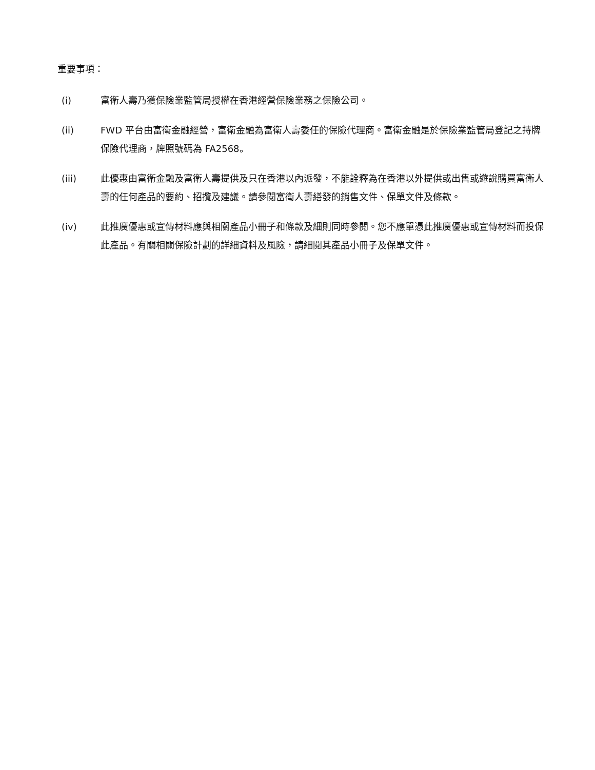重要事項：
(i) 富衛人壽乃獲保險業監管局授權在香港經營保險業務之保險公司。
(ii) FWD 平台由富衛金融經營，富衛金融為富衛人壽委任的保險代理商。富衛金融是於保險業監管局登記之持牌保險代理商，牌照號碼為 FA2568。
(iii) 此優惠由富衛金融及富衛人壽提供及只在香港以內派發，不能詮釋為在香港以外提供或出售或遊說購買富衛人壽的任何產品的要約、招攬及建議。請參閱富衛人壽繕發的銷售文件、保單文件及條款。
(iv) 此推廣優惠或宣傳材料應與相關產品小冊子和條款及細則同時參閱。您不應單憑此推廣優惠或宣傳材料而投保此產品。有關相關保險計劃的詳細資料及風險，請細閱其產品小冊子及保單文件。